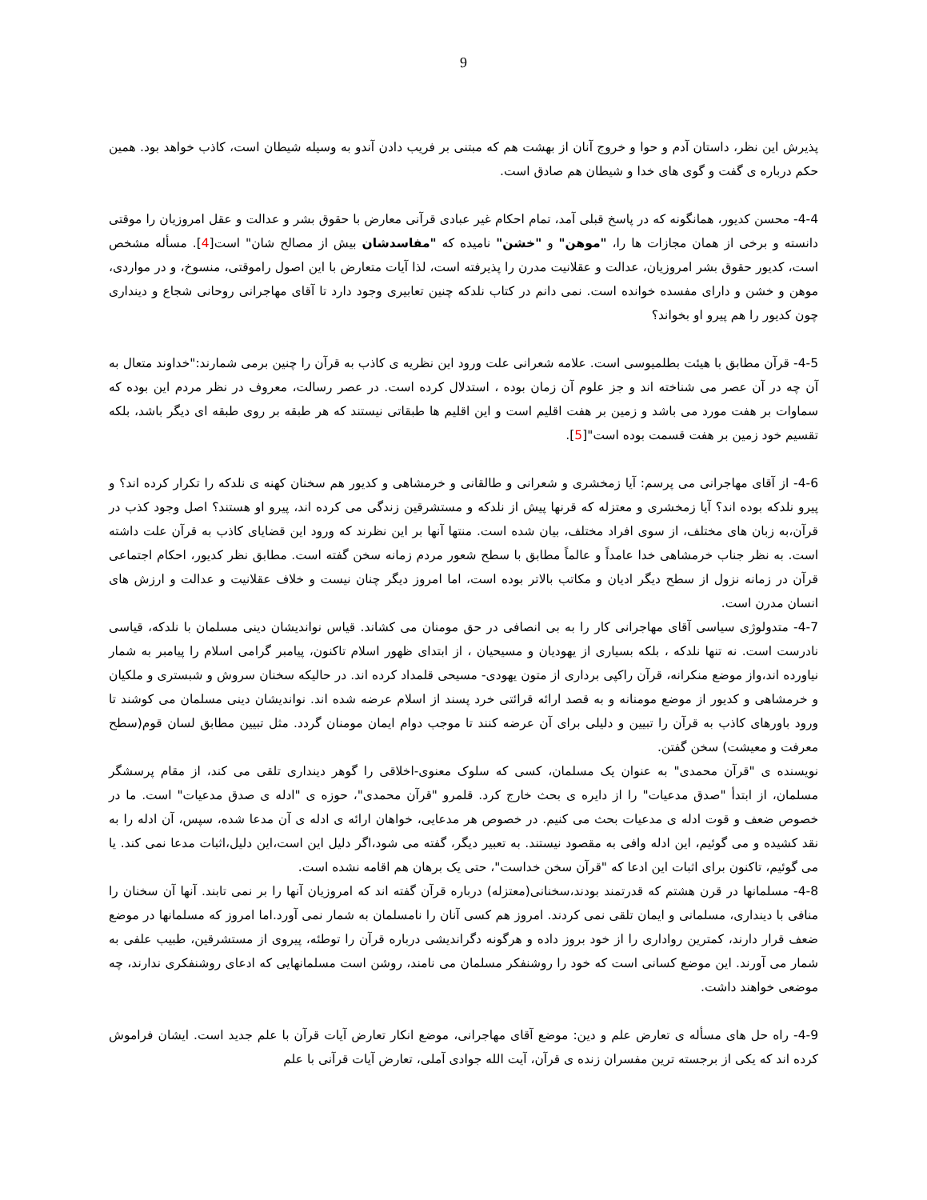9
پذیرش این نظر، داستان آدم و حوا و خروج آنان از بهشت هم که مبتنی بر فریب دادن آندو به وسیله شیطان است، کاذب خواهد بود. همین حکم درباره ی گفت و گوی های خدا و شیطان هم صادق است.
4-4- محسن کدیور، همانگونه که در پاسخ قبلی آمد، تمام احکام غیر عبادی قرآنی معارض با حقوق بشر و عدالت و عقل امروزیان را موقتی دانسته و برخی از همان مجازات ها را، "موهن" و "خشن" نامیده که "مفاسدشان بیش از مصالح شان" است[4]. مسأله مشخص است، کدیور حقوق بشر امروزیان، عدالت و عقلانیت مدرن را پذیرفته است، لذا آیات متعارض با این اصول راموقتی، منسوخ، و در مواردی، موهن و خشن و دارای مفسده خوانده است. نمی دانم در کتاب نلدکه چنین تعابیری وجود دارد تا آقای مهاجرانی روحانی شجاع و دینداری چون کدیور را هم پیرو او بخواند؟
4-5- قرآن مطابق با هیئت بطلمیوسی است. علامه شعرانی علت ورود این نظریه ی کاذب به قرآن را چنین برمی شمارند:"خداوند متعال به آن چه در آن عصر می شناخته اند و جز علوم آن زمان بوده ، استدلال کرده است. در عصر رسالت، معروف در نظر مردم این بوده که سماوات بر هفت مورد می باشد و زمین بر هفت اقلیم است و این اقلیم ها طبقاتی نیستند که هر طبقه بر روی طبقه ای دیگر باشد، بلکه تقسیم خود زمین بر هفت قسمت بوده است"[5].
4-6- از آقای مهاجرانی می پرسم: آیا زمخشری و شعرانی و طالقانی و خرمشاهی و کدیور هم سخنان کهنه ی نلدکه را تکرار کرده اند؟ و پیرو نلدکه بوده اند؟ آیا زمخشری و معتزله که قرنها پیش از نلدکه و مستشرقین زندگی می کرده اند، پیرو او هستند؟ اصل وجود کذب در قرآن،به زبان های مختلف، از سوی افراد مختلف، بیان شده است. منتها آنها بر این نظرند که ورود این قضایای کاذب به قرآن علت داشته است. به نظر جناب خرمشاهی خدا عامداً و عالماً مطابق با سطح شعور مردم زمانه سخن گفته است. مطابق نظر کدیور، احکام اجتماعی قرآن در زمانه نزول از سطح دیگر ادیان و مکاتب بالاتر بوده است، اما امروز دیگر چنان نیست و خلاف عقلانیت و عدالت و ارزش های انسان مدرن است.
4-7- متدولوژی سیاسی آقای مهاجرانی کار را به بی انصافی در حق مومنان می کشاند. قیاس نواندیشان دینی مسلمان با نلدکه، قیاسی نادرست است. نه تنها نلدکه ، بلکه بسیاری از یهودیان و مسیحیان ، از ابتدای ظهور اسلام تاکنون، پیامبر گرامی اسلام را پیامبر به شمار نیاورده اند،واز موضع منکرانه، قرآن راکپی برداری از متون یهودی- مسیحی قلمداد کرده اند. در حالیکه سخنان سروش و شبستری و ملکیان و خرمشاهی و کدیور از موضع مومنانه و به قصد ارائه قرائتی خرد پسند از اسلام عرضه شده اند. نواندیشان دینی مسلمان می کوشند تا ورود باورهای کاذب به قرآن را تبیین و دلیلی برای آن عرضه کنند تا موجب دوام ایمان مومنان گردد. مثل تبیین مطابق لسان قوم(سطح معرفت و معیشت) سخن گفتن.
نویسنده ی "قرآن محمدی" به عنوان یک مسلمان، کسی که سلوک معنوی-اخلاقی را گوهر دینداری تلقی می کند، از مقام پرسشگر مسلمان، از ابتدأ "صدق مدعیات" را از دایره ی بحث خارج کرد. قلمرو "قرآن محمدی"، حوزه ی "ادله ی صدق مدعیات" است. ما در خصوص ضعف و قوت ادله ی مدعیات بحث می کنیم. در خصوص هر مدعایی، خواهان ارائه ی ادله ی آن مدعا شده، سپس، آن ادله را به نقد کشیده و می گوئیم، این ادله وافی به مقصود نیستند. به تعبیر دیگر، گفته می شود،اگر دلیل این است،این دلیل،اثبات مدعا نمی کند. یا می گوئیم، تاکنون برای اثبات این ادعا که "قرآن سخن خداست"، حتی یک برهان هم اقامه نشده است.
4-8- مسلمانها در قرن هشتم که قدرتمند بودند،سخنانی(معتزله) درباره قرآن گفته اند که امروزیان آنها را بر نمی تابند. آنها آن سخنان را منافی با دینداری، مسلمانی و ایمان تلقی نمی کردند. امروز هم کسی آنان را نامسلمان به شمار نمی آورد.اما امروز که مسلمانها در موضع ضعف قرار دارند، کمترین رواداری را از خود بروز داده و هرگونه دگراندیشی درباره قرآن را توطئه، پیروی از مستشرقین، طبیب علفی به شمار می آورند. این موضع کسانی است که خود را روشنفکر مسلمان می نامند، روشن است مسلمانهایی که ادعای روشنفکری ندارند، چه موضعی خواهند داشت.
4-9- راه حل های مسأله ی تعارض علم و دین: موضع آقای مهاجرانی، موضع انکار تعارض آیات قرآن با علم جدید است. ایشان فراموش کرده اند که یکی از برجسته ترین مفسران زنده ی قرآن، آیت الله جوادی آملی، تعارض آیات قرآنی با علم